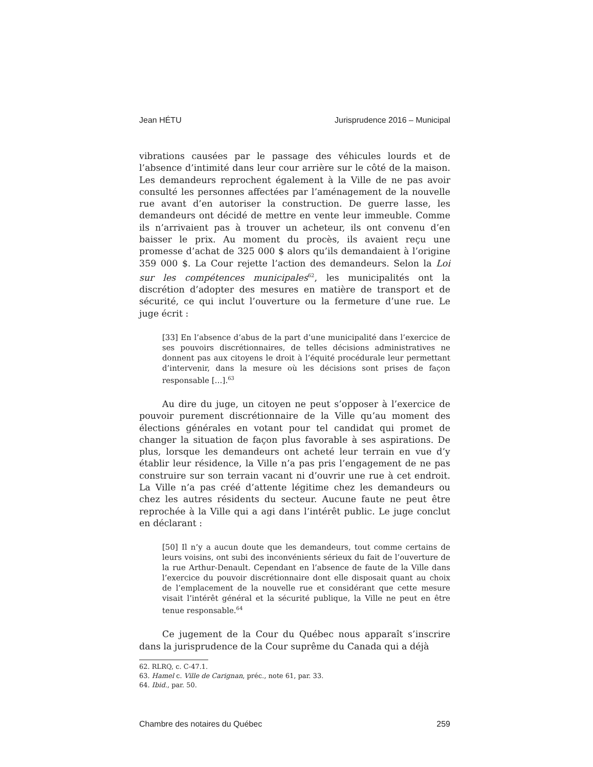Jean HÉTU Jurisprudence 2016 – Municipal
vibrations causées par le passage des véhicules lourds et de l’absence d’intimité dans leur cour arrière sur le côté de la maison. Les demandeurs reprochent également à la Ville de ne pas avoir consulté les personnes affectées par l’aménagement de la nouvelle rue avant d’en autoriser la construction. De guerre lasse, les demandeurs ont décidé de mettre en vente leur immeuble. Comme ils n’arrivaient pas à trouver un acheteur, ils ont convenu d’en baisser le prix. Au moment du procès, ils avaient reçu une promesse d’achat de 325 000 $ alors qu’ils demandaient à l’origine 359 000 $. La Cour rejette l’action des demandeurs. Selon la Loi sur les compétences municipales<sup>62</sup>, les municipalités ont la discrétion d’adopter des mesures en matière de transport et de sécurité, ce qui inclut l’ouverture ou la fermeture d’une rue. Le juge écrit :
[33] En l’absence d’abus de la part d’une municipalité dans l’exercice de ses pouvoirs discrétionnaires, de telles décisions administratives ne donnent pas aux citoyens le droit à l’équité procédurale leur permettant d’intervenir, dans la mesure où les décisions sont prises de façon responsable […].<sup>63</sup>
Au dire du juge, un citoyen ne peut s’opposer à l’exercice de pouvoir purement discrétionnaire de la Ville qu’au moment des élections générales en votant pour tel candidat qui promet de changer la situation de façon plus favorable à ses aspirations. De plus, lorsque les demandeurs ont acheté leur terrain en vue d’y établir leur résidence, la Ville n’a pas pris l’engagement de ne pas construire sur son terrain vacant ni d’ouvrir une rue à cet endroit. La Ville n’a pas créé d’attente légitime chez les demandeurs ou chez les autres résidents du secteur. Aucune faute ne peut être reprochée à la Ville qui a agi dans l’intérêt public. Le juge conclut en déclarant :
[50] Il n’y a aucun doute que les demandeurs, tout comme certains de leurs voisins, ont subi des inconvénients sérieux du fait de l’ouverture de la rue Arthur-Denault. Cependant en l’absence de faute de la Ville dans l’exercice du pouvoir discrétionnaire dont elle disposait quant au choix de l’emplacement de la nouvelle rue et considérant que cette mesure visait l’intérêt général et la sécurité publique, la Ville ne peut en être tenue responsable.<sup>64</sup>
Ce jugement de la Cour du Québec nous apparaît s’inscrire dans la jurisprudence de la Cour suprême du Canada qui a déjà
62. RLRQ, c. C-47.1.
63. Hamel c. Ville de Carignan, préc., note 61, par. 33.
64. Ibid., par. 50.
Chambre des notaires du Québec 259